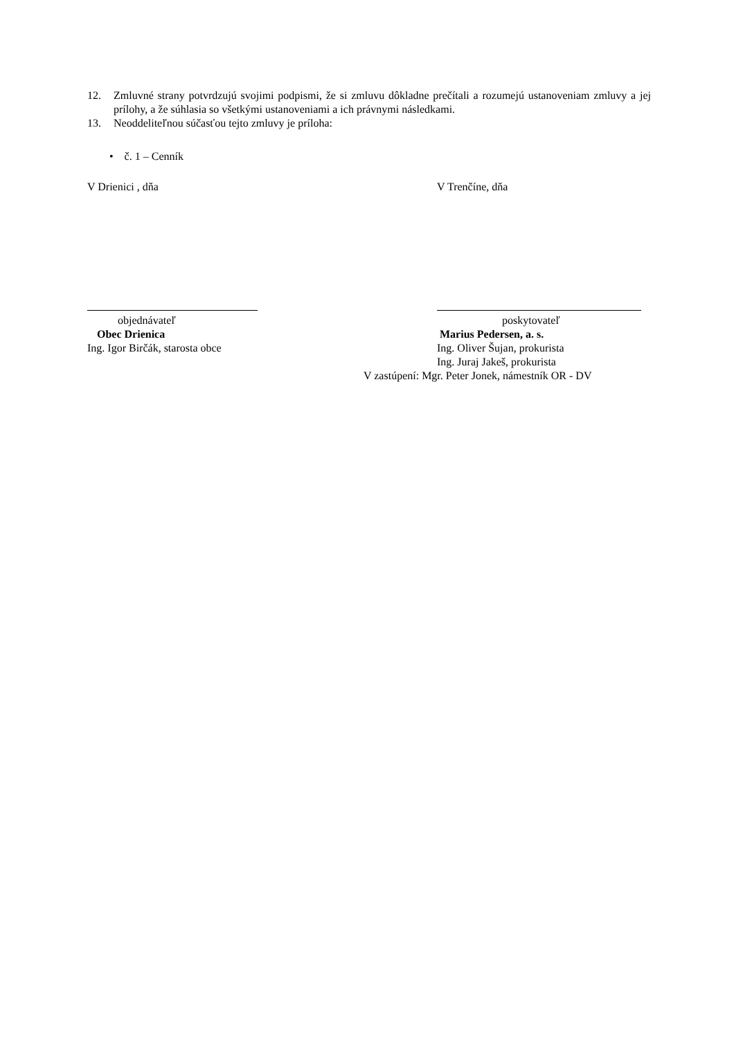12. Zmluvné strany potvrdzujú svojimi podpismi, že si zmluvu dôkladne prečítali a rozumejú ustanoveniam zmluvy a jej prílohy, a že súhlasia so všetkými ustanoveniami a ich právnymi následkami.
13. Neoddeliteľnou súčasťou tejto zmluvy je príloha:
• č. 1 – Cenník
V Drienici , dňa V Trenčíne, dňa
objednávateľ
Obec Drienica
Ing. Igor Birčák, starosta obce
poskytovateľ
Marius Pedersen, a. s.
Ing. Oliver Šujan, prokurista
Ing. Juraj Jakeš, prokurista
V zastúpení: Mgr. Peter Jonek, námestník OR - DV